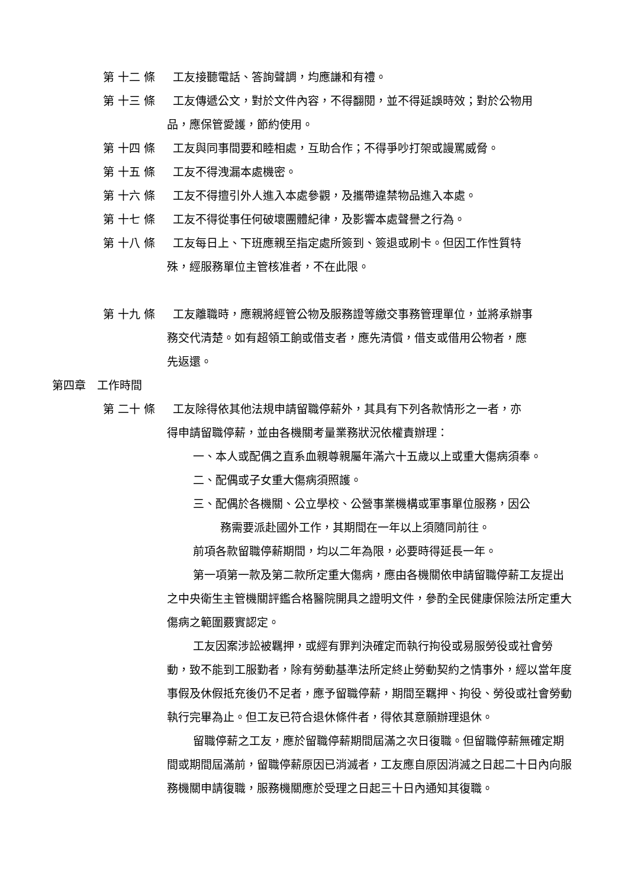第 十二 條 工友接聽電話、答詢聲調，均應謙和有禮。
第 十三 條 工友傳遞公文，對於文件內容，不得翻閱，並不得延誤時效；對於公物用
品，應保管愛護，節約使用。
第 十四 條 工友與同事間要和睦相處，互助合作；不得爭吵打架或謾罵威脅。
第 十五 條 工友不得洩漏本處機密。
第 十六 條 工友不得擅引外人進入本處參觀，及攜帶違禁物品進入本處。
第 十七 條 工友不得從事任何破壞團體紀律，及影響本處聲譽之行為。
第 十八 條 工友每日上、下班應親至指定處所簽到、簽退或刷卡。但因工作性質特
殊，經服務單位主管核准者，不在此限。
第 十九 條 工友離職時，應親將經管公物及服務證等繳交事務管理單位，並將承辦事
務交代清楚。如有超領工餉或借支者，應先清償，借支或借用公物者，應
先返還。
第四章　工作時間
第 二十 條 工友除得依其他法規申請留職停薪外，其具有下列各款情形之一者，亦
得申請留職停薪，並由各機關考量業務狀況依權責辦理：
一、本人或配偶之直系血親尊親屬年滿六十五歲以上或重大傷病須奉。
二、配偶或子女重大傷病須照護。
三、配偶於各機關、公立學校、公營事業機構或軍事單位服務，因公
務需要派赴國外工作，其期間在一年以上須隨同前往。
前項各款留職停薪期間，均以二年為限，必要時得延長一年。
第一項第一款及第二款所定重大傷病，應由各機關依申請留職停薪工友提出之中央衛生主管機關評鑑合格醫院開具之證明文件，參酌全民健康保險法所定重大傷病之範圍覈實認定。
工友因案涉訟被羈押，或經有罪判決確定而執行拘役或易服勞役或社會勞動，致不能到工服勤者，除有勞動基準法所定終止勞動契約之情事外，經以當年度事假及休假抵充後仍不足者，應予留職停薪，期間至羈押、拘役、勞役或社會勞動執行完畢為止。但工友已符合退休條件者，得依其意願辦理退休。
留職停薪之工友，應於留職停薪期間屆滿之次日復職。但留職停薪無確定期間或期間屆滿前，留職停薪原因已消滅者，工友應自原因消滅之日起二十日內向服務機關申請復職，服務機關應於受理之日起三十日內通知其復職。